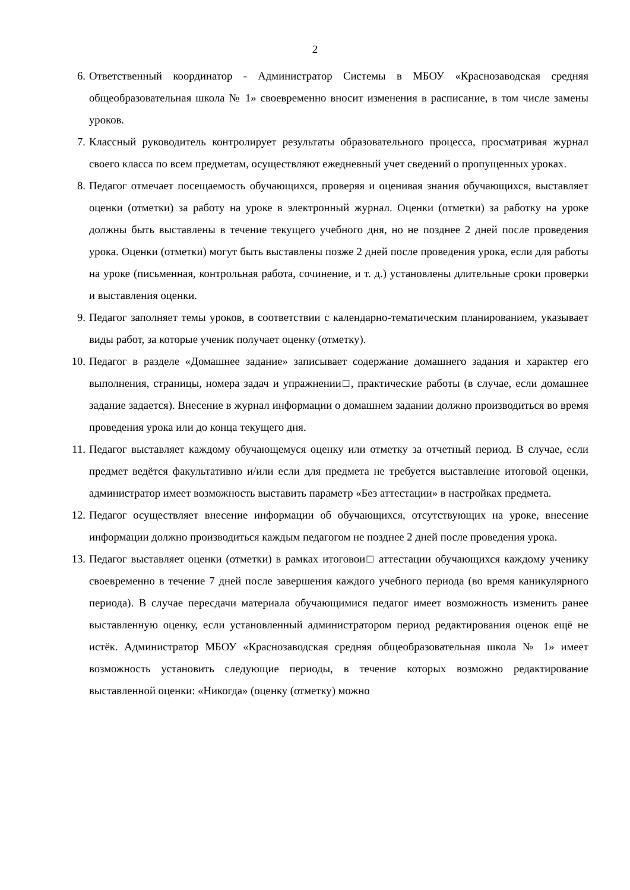2
6. Ответственный координатор - Администратор Системы в МБОУ «Краснозаводская средняя общеобразовательная школа № 1» своевременно вносит изменения в расписание, в том числе замены уроков.
7. Классный руководитель контролирует результаты образовательного процесса, просматривая журнал своего класса по всем предметам, осуществляют ежедневный учет сведений о пропущенных уроках.
8. Педагог отмечает посещаемость обучающихся, проверяя и оценивая знания обучающихся, выставляет оценки (отметки) за работу на уроке в электронный журнал. Оценки (отметки) за работку на уроке должны быть выставлены в течение текущего учебного дня, но не позднее 2 дней после проведения урока. Оценки (отметки) могут быть выставлены позже 2 дней после проведения урока, если для работы на уроке (письменная, контрольная работа, сочинение, и т. д.) установлены длительные сроки проверки и выставления оценки.
9. Педагог заполняет темы уроков, в соответствии с календарно-тематическим планированием, указывает виды работ, за которые ученик получает оценку (отметку).
10. Педагог в разделе «Домашнее задание» записывает содержание домашнего задания и характер его выполнения, страницы, номера задач и упражнении□, практические работы (в случае, если домашнее задание задается). Внесение в журнал информации о домашнем задании должно производиться во время проведения урока или до конца текущего дня.
11. Педагог выставляет каждому обучающемуся оценку или отметку за отчетный период. В случае, если предмет ведётся факультативно и/или если для предмета не требуется выставление итоговой оценки, администратор имеет возможность выставить параметр «Без аттестации» в настройках предмета.
12. Педагог осуществляет внесение информации об обучающихся, отсутствующих на уроке, внесение информации должно производиться каждым педагогом не позднее 2 дней после проведения урока.
13. Педагог выставляет оценки (отметки) в рамках итоговои□ аттестации обучающихся каждому ученику своевременно в течение 7 дней после завершения каждого учебного периода (во время каникулярного периода). В случае пересдачи материала обучающимися педагог имеет возможность изменить ранее выставленную оценку, если установленный администратором период редактирования оценок ещё не истёк. Администратор МБОУ «Краснозаводская средняя общеобразовательная школа № 1» имеет возможность установить следующие периоды, в течение которых возможно редактирование выставленной оценки: «Никогда» (оценку (отметку) можно